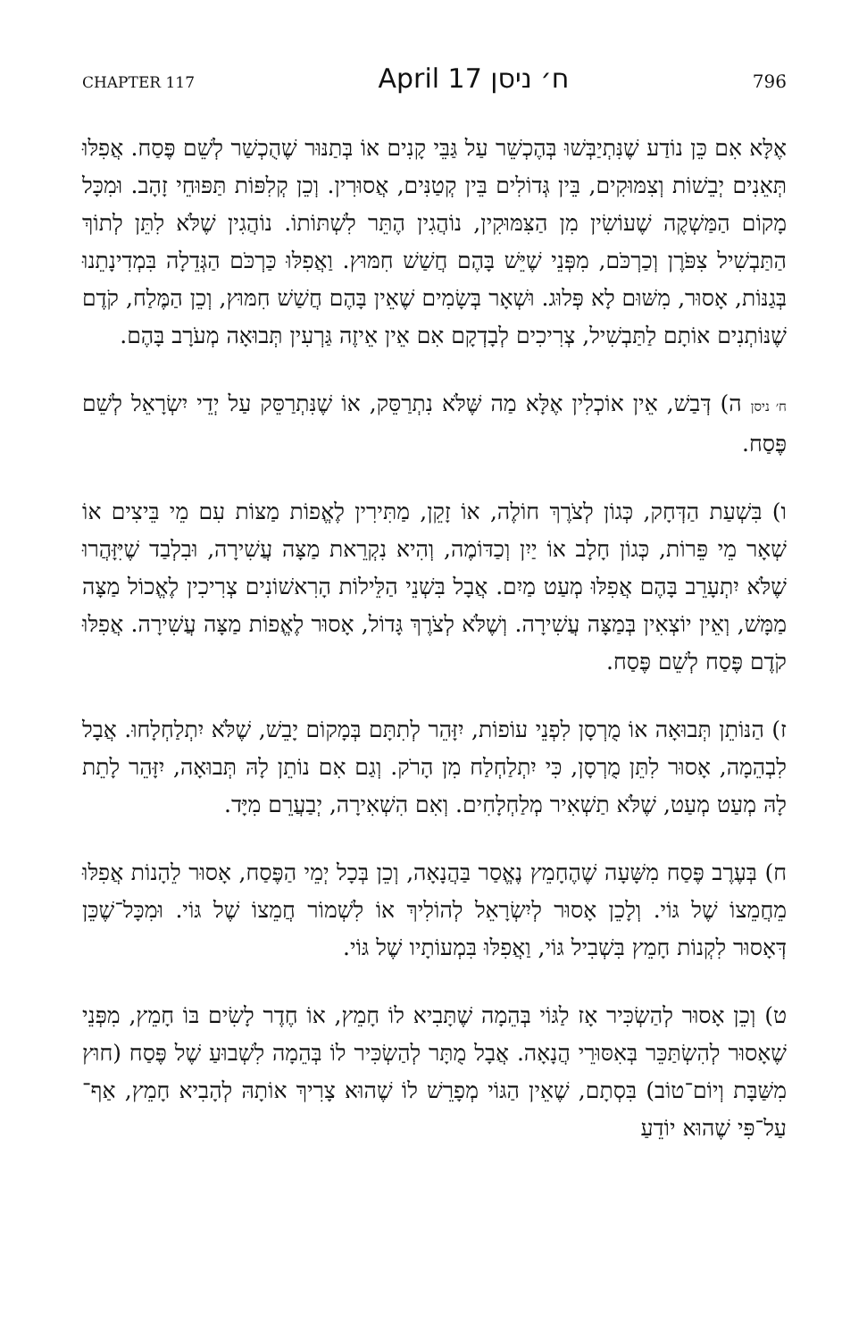CHAPTER 117 April 17 ח׳ ניסן 796
אֶלָּא אִם כֵּן נוֹדַע שֶׁנִּתְיַבְּשׁוּ בְּהֶכְשֵׁר עַל גַּבֵּי קָנִים אוֹ בְּתַנּוּר שֶׁהֻכְשַׁר לְשֵׁם פֶּסַח. אֲפִלּוּ תְּאֵנִים יְבֵשׁוֹת וְצִמּוּקִים, בֵּין גְּדוֹלִים בֵּין קְטַנִּים, אֲסוּרִין. וְכֵן קְלִפּוֹת תַּפּוּחֵי זָהָב. וּמִכָּל מָקוֹם הַמַּשְׁקֶה שֶׁעוֹשִׂין מִן הַצִּמּוּקִין, נוֹהֲגִין הֶתֵּר לִשְׁתּוֹתוֹ. נוֹהֲגִין שֶׁלֹּא לִתֵּן לְתוֹךְ הַתַּבְשִׁיל צִפֹּרֶן וְכַרְכֹּם, מִפְּנֵי שֶׁיֵּשׁ בָּהֶם חֲשַׁשׁ חִמּוּץ. וַאֲפִלּוּ כַּרְכֹּם הַגְּדֵלָה בִּמְדִינָתֵנוּ בְּגַנּוֹת, אָסוּר, מִשּׁוּם לָא פְּלוּג. וּשְׁאָר בְּשָׂמִים שֶׁאֵין בָּהֶם חֲשַׁשׁ חִמּוּץ, וְכֵן הַמֶּלַח, קֹדֶם שֶׁנּוֹתְנִים אוֹתָם לַתַּבְשִׁיל, צְרִיכִים לְבָדְקָם אִם אֵין אֵיזֶה גַּרְעִין תְּבוּאָה מְעֹרָב בָּהֶם.
ח׳ ניסן ה) דְּבַשׁ, אֵין אוֹכְלִין אֶלָּא מַה שֶּׁלֹּא נִתְרַסֵּק, אוֹ שֶׁנִּתְרַסֵּק עַל יְדֵי יִשְׂרָאֵל לְשֵׁם פֶּסַח.
ו) בִּשְׁעַת הַדְּחָק, כְּגוֹן לְצֹרֶךְ חוֹלֶה, אוֹ זָקֵן, מַתִּירִין לֶאֱפוֹת מַצּוֹת עִם מֵי בֵּיצִים אוֹ שְׁאָר מֵי פֵּרוֹת, כְּגוֹן חָלָב אוֹ יַיִן וְכַדּוֹמֶה, וְהִיא נִקְרֵאת מַצָּה עֲשִׁירָה, וּבִלְבַד שֶׁיִּזָּהֲרוּ שֶׁלֹּא יִתְעָרֵב בָּהֶם אֲפִלּוּ מְעַט מַיִם. אֲבָל בִּשְׁנֵי הַלֵּילוֹת הָרִאשׁוֹנִים צְרִיכִין לֶאֱכוֹל מַצָּה מַמָּשׁ, וְאֵין יוֹצְאִין בְּמַצָּה עֲשִׁירָה. וְשֶׁלֹּא לְצֹרֶךְ גָּדוֹל, אָסוּר לֶאֱפוֹת מַצָּה עֲשִׁירָה. אֲפִלּוּ קֹדֶם פֶּסַח לְשֵׁם פֶּסַח.
ז) הַנּוֹתֵן תְּבוּאָה אוֹ מֻרְסָן לִפְנֵי עוֹפוֹת, יִזָּהֵר לְתִתָּם בְּמָקוֹם יָבֵשׁ, שֶׁלֹּא יִתְלַחְלָחוּ. אֲבָל לִבְהֵמָה, אָסוּר לִתֵּן מֻרְסָן, כִּי יִתְלַחְלַח מִן הָרֹק. וְגַם אִם נוֹתֵן לָהּ תְּבוּאָה, יִזָּהֵר לָתֵת לָהּ מְעַט מְעַט, שֶׁלֹּא תַשְׁאִיר מְלַחְלָחִים. וְאִם הִשְׁאִירָה, יְבַעֲרֵם מִיָּד.
ח) בְּעֶרֶב פֶּסַח מִשָּׁעָה שֶׁהֶחָמֵץ נֶאֱסַר בַּהֲנָאָה, וְכֵן בְּכָל יְמֵי הַפֶּסַח, אָסוּר לֵהָנוֹת אֲפִלּוּ מֵחֲמֵצוֹ שֶׁל גּוֹי. וְלָכֵן אָסוּר לְיִשְׂרָאֵל לְהוֹלִיךְ אוֹ לִשְׁמוֹר חֲמֵצוֹ שֶׁל גּוֹי. וּמִכָּל־שֶׁכֵּן דְּאָסוּר לִקְנוֹת חָמֵץ בִּשְׁבִיל גּוֹי, וַאֲפִלּוּ בִּמְעוֹתָיו שֶׁל גּוֹי.
ט) וְכֵן אָסוּר לְהַשְׂכִּיר אָז לַגּוֹי בְּהֵמָה שֶׁתָּבִיא לוֹ חָמֵץ, אוֹ חֶדֶר לָשִׂים בּוֹ חָמֵץ, מִפְּנֵי שֶׁאָסוּר לְהִשְׂתַּכֵּר בְּאִסּוּרֵי הֲנָאָה. אֲבָל מֻתָּר לְהַשְׂכִּיר לוֹ בְּהֵמָה לִשְׁבוּעַ שֶׁל פֶּסַח (חוּץ מִשַּׁבָּת וְיוֹם־טוֹב) בִּסְתָם, שֶׁאֵין הַגּוֹי מְפָרֵשׁ לוֹ שֶׁהוּא צָרִיךְ אוֹתָהּ לְהָבִיא חָמֵץ, אַף־עַל־פִּי שֶׁהוּא יוֹדֵעַ